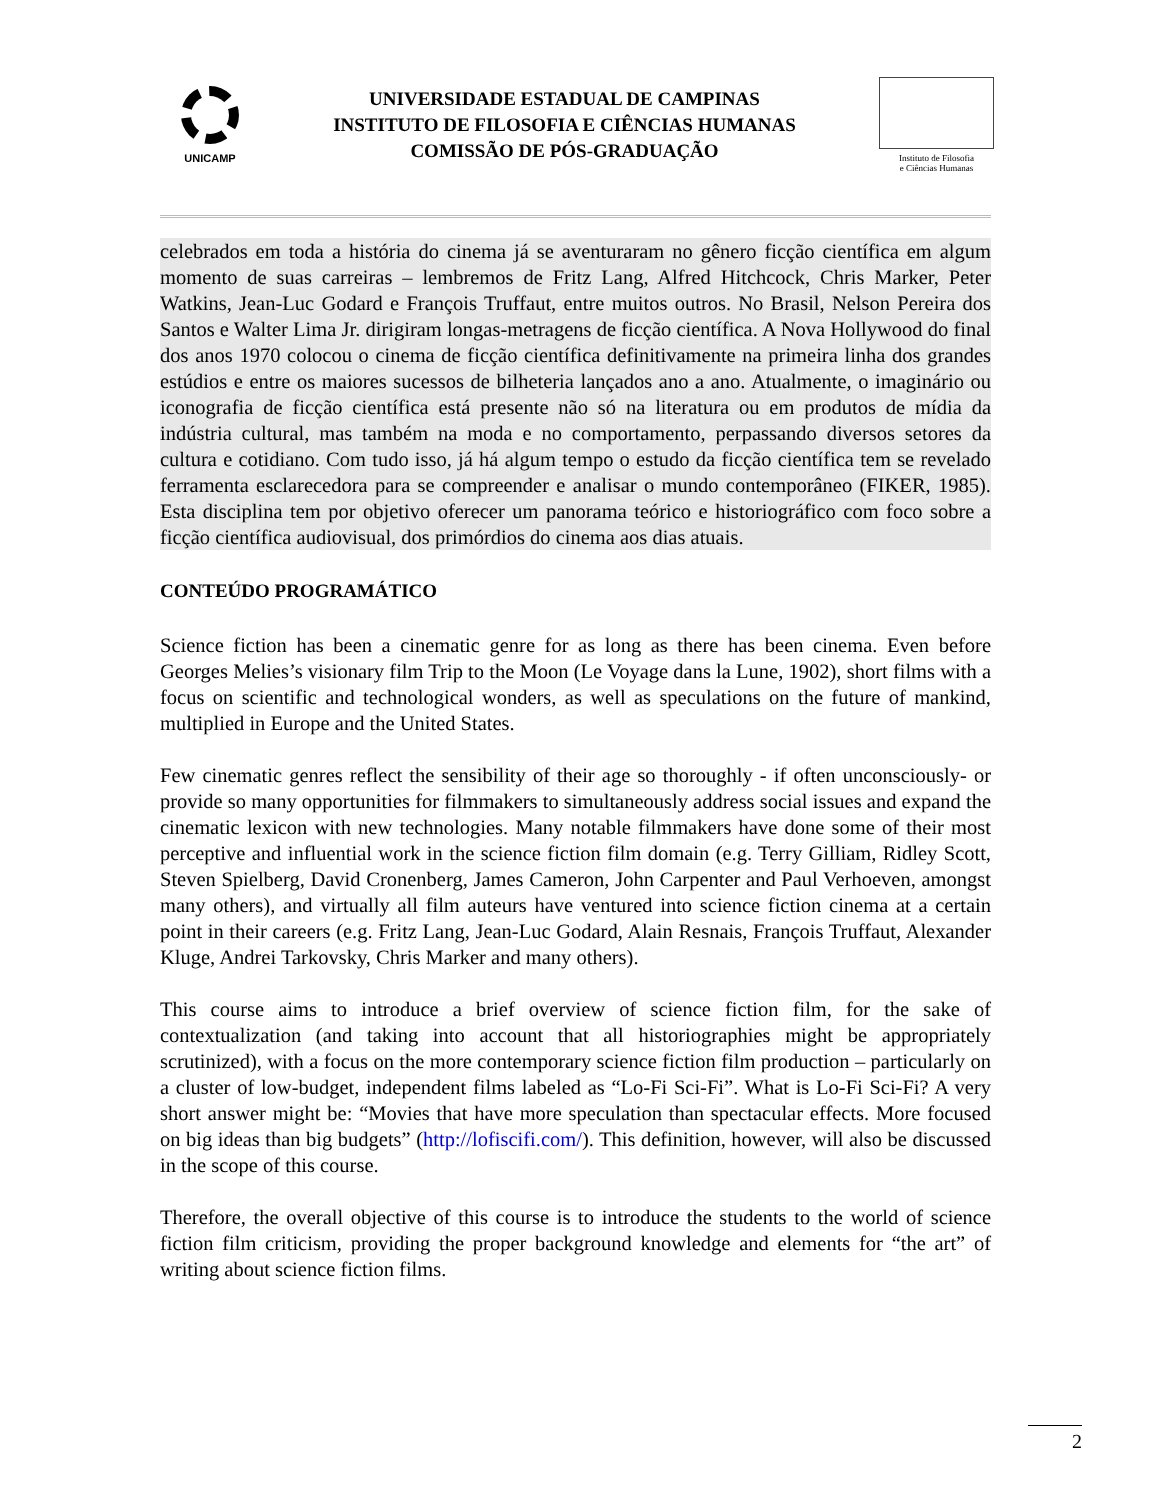UNICAMP
UNIVERSIDADE ESTADUAL DE CAMPINAS
INSTITUTO DE FILOSOFIA E CIÊNCIAS HUMANAS
COMISSÃO DE PÓS-GRADUAÇÃO
Instituto de Filosofia
e Ciências Humanas
celebrados em toda a história do cinema já se aventuraram no gênero ficção científica em algum momento de suas carreiras – lembremos de Fritz Lang, Alfred Hitchcock, Chris Marker, Peter Watkins, Jean-Luc Godard e François Truffaut, entre muitos outros. No Brasil, Nelson Pereira dos Santos e Walter Lima Jr. dirigiram longas-metragens de ficção científica. A Nova Hollywood do final dos anos 1970 colocou o cinema de ficção científica definitivamente na primeira linha dos grandes estúdios e entre os maiores sucessos de bilheteria lançados ano a ano. Atualmente, o imaginário ou iconografia de ficção científica está presente não só na literatura ou em produtos de mídia da indústria cultural, mas também na moda e no comportamento, perpassando diversos setores da cultura e cotidiano. Com tudo isso, já há algum tempo o estudo da ficção científica tem se revelado ferramenta esclarecedora para se compreender e analisar o mundo contemporâneo (FIKER, 1985). Esta disciplina tem por objetivo oferecer um panorama teórico e historiográfico com foco sobre a ficção científica audiovisual, dos primórdios do cinema aos dias atuais.
CONTEÚDO PROGRAMÁTICO
Science fiction has been a cinematic genre for as long as there has been cinema. Even before Georges Melies’s visionary film Trip to the Moon (Le Voyage dans la Lune, 1902), short films with a focus on scientific and technological wonders, as well as speculations on the future of mankind, multiplied in Europe and the United States.
Few cinematic genres reflect the sensibility of their age so thoroughly - if often unconsciously- or provide so many opportunities for filmmakers to simultaneously address social issues and expand the cinematic lexicon with new technologies. Many notable filmmakers have done some of their most perceptive and influential work in the science fiction film domain (e.g. Terry Gilliam, Ridley Scott, Steven Spielberg, David Cronenberg, James Cameron, John Carpenter and Paul Verhoeven, amongst many others), and virtually all film auteurs have ventured into science fiction cinema at a certain point in their careers (e.g. Fritz Lang, Jean-Luc Godard, Alain Resnais, François Truffaut, Alexander Kluge, Andrei Tarkovsky, Chris Marker and many others).
This course aims to introduce a brief overview of science fiction film, for the sake of contextualization (and taking into account that all historiographies might be appropriately scrutinized), with a focus on the more contemporary science fiction film production – particularly on a cluster of low-budget, independent films labeled as “Lo-Fi Sci-Fi”. What is Lo-Fi Sci-Fi? A very short answer might be: “Movies that have more speculation than spectacular effects. More focused on big ideas than big budgets” (http://lofiscifi.com/). This definition, however, will also be discussed in the scope of this course.
Therefore, the overall objective of this course is to introduce the students to the world of science fiction film criticism, providing the proper background knowledge and elements for “the art” of writing about science fiction films.
2